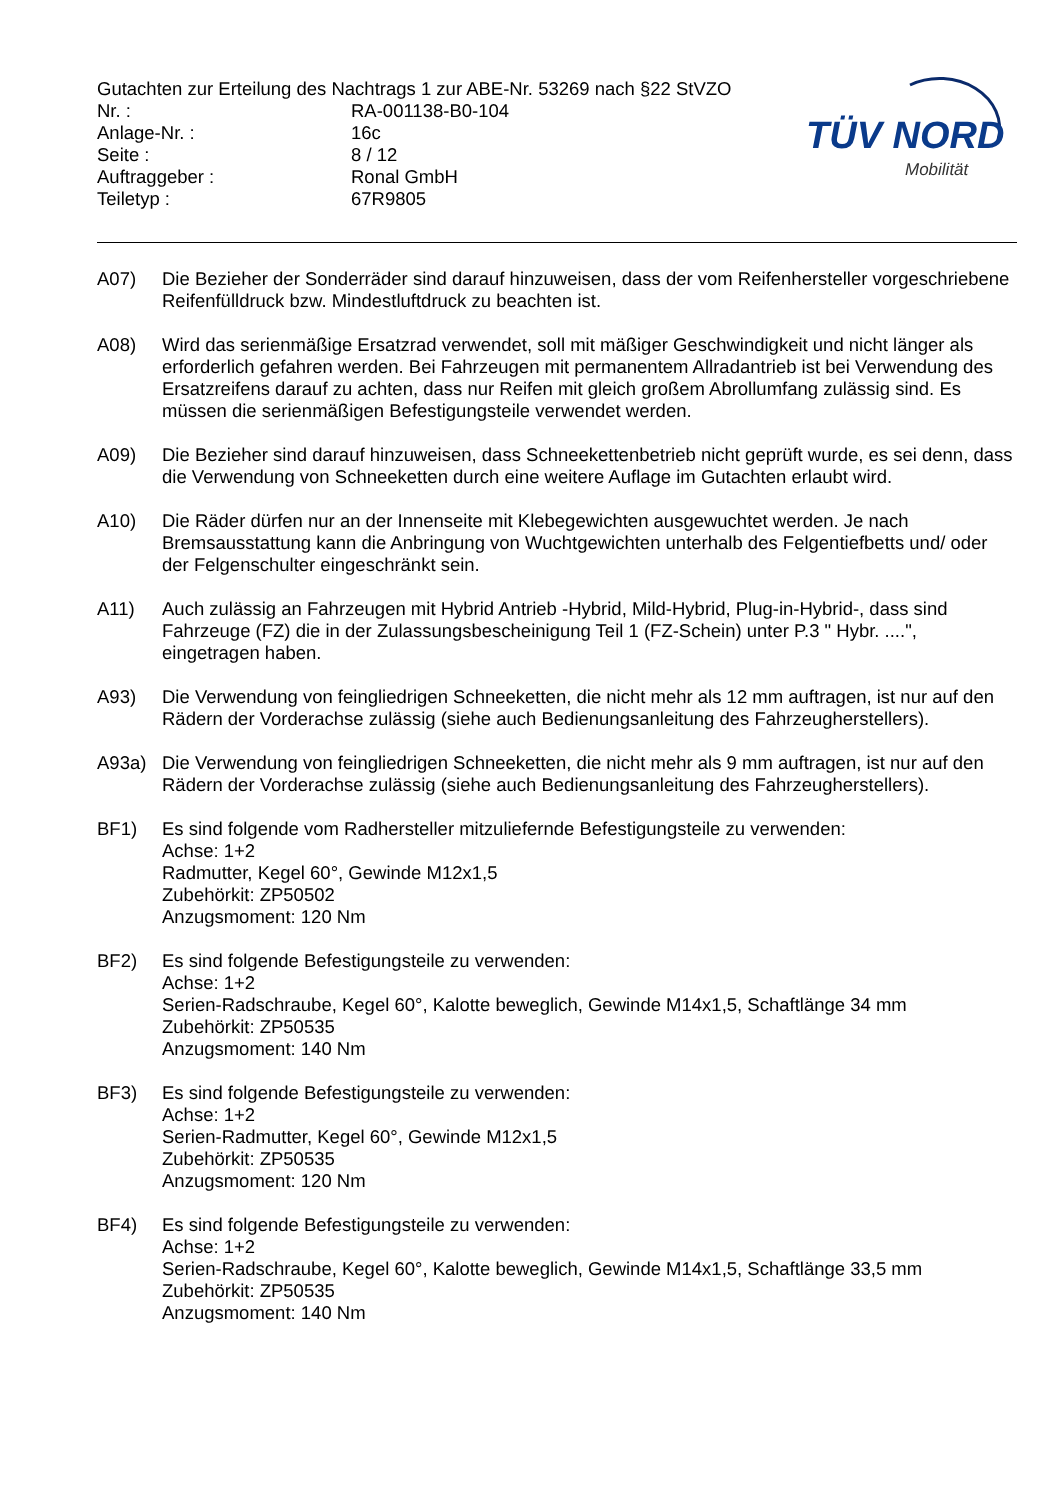Gutachten zur Erteilung des Nachtrags 1 zur ABE-Nr. 53269 nach §22 StVZO
| Nr. : | RA-001138-B0-104 |
| Anlage-Nr. : | 16c |
| Seite : | 8 / 12 |
| Auftraggeber : | Ronal GmbH |
| Teiletyp : | 67R9805 |
TÜV NORD
Mobilität
A07) Die Bezieher der Sonderräder sind darauf hinzuweisen, dass der vom Reifenhersteller vorgeschriebene Reifenfülldruck bzw. Mindestluftdruck zu beachten ist.
A08) Wird das serienmäßige Ersatzrad verwendet, soll mit mäßiger Geschwindigkeit und nicht länger als erforderlich gefahren werden. Bei Fahrzeugen mit permanentem Allradantrieb ist bei Verwendung des Ersatzreifens darauf zu achten, dass nur Reifen mit gleich großem Abrollumfang zulässig sind. Es müssen die serienmäßigen Befestigungsteile verwendet werden.
A09) Die Bezieher sind darauf hinzuweisen, dass Schneekettenbetrieb nicht geprüft wurde, es sei denn, dass die Verwendung von Schneeketten durch eine weitere Auflage im Gutachten erlaubt wird.
A10) Die Räder dürfen nur an der Innenseite mit Klebegewichten ausgewuchtet werden. Je nach Bremsausstattung kann die Anbringung von Wuchtgewichten unterhalb des Felgentiefbetts und/ oder der Felgenschulter eingeschränkt sein.
A11) Auch zulässig an Fahrzeugen mit Hybrid Antrieb -Hybrid, Mild-Hybrid, Plug-in-Hybrid-, dass sind Fahrzeuge (FZ) die in der Zulassungsbescheinigung Teil 1 (FZ-Schein) unter P.3 " Hybr. ....", eingetragen haben.
A93) Die Verwendung von feingliedrigen Schneeketten, die nicht mehr als 12 mm auftragen, ist nur auf den Rädern der Vorderachse zulässig (siehe auch Bedienungsanleitung des Fahrzeugherstellers).
A93a) Die Verwendung von feingliedrigen Schneeketten, die nicht mehr als 9 mm auftragen, ist nur auf den Rädern der Vorderachse zulässig (siehe auch Bedienungsanleitung des Fahrzeugherstellers).
BF1) Es sind folgende vom Radhersteller mitzuliefernde Befestigungsteile zu verwenden:
Achse: 1+2
Radmutter, Kegel 60°, Gewinde M12x1,5
Zubehörkit: ZP50502
Anzugsmoment: 120 Nm
BF2) Es sind folgende Befestigungsteile zu verwenden:
Achse: 1+2
Serien-Radschraube, Kegel 60°, Kalotte beweglich, Gewinde M14x1,5, Schaftlänge 34 mm
Zubehörkit: ZP50535
Anzugsmoment: 140 Nm
BF3) Es sind folgende Befestigungsteile zu verwenden:
Achse: 1+2
Serien-Radmutter, Kegel 60°, Gewinde M12x1,5
Zubehörkit: ZP50535
Anzugsmoment: 120 Nm
BF4) Es sind folgende Befestigungsteile zu verwenden:
Achse: 1+2
Serien-Radschraube, Kegel 60°, Kalotte beweglich, Gewinde M14x1,5, Schaftlänge 33,5 mm
Zubehörkit: ZP50535
Anzugsmoment: 140 Nm